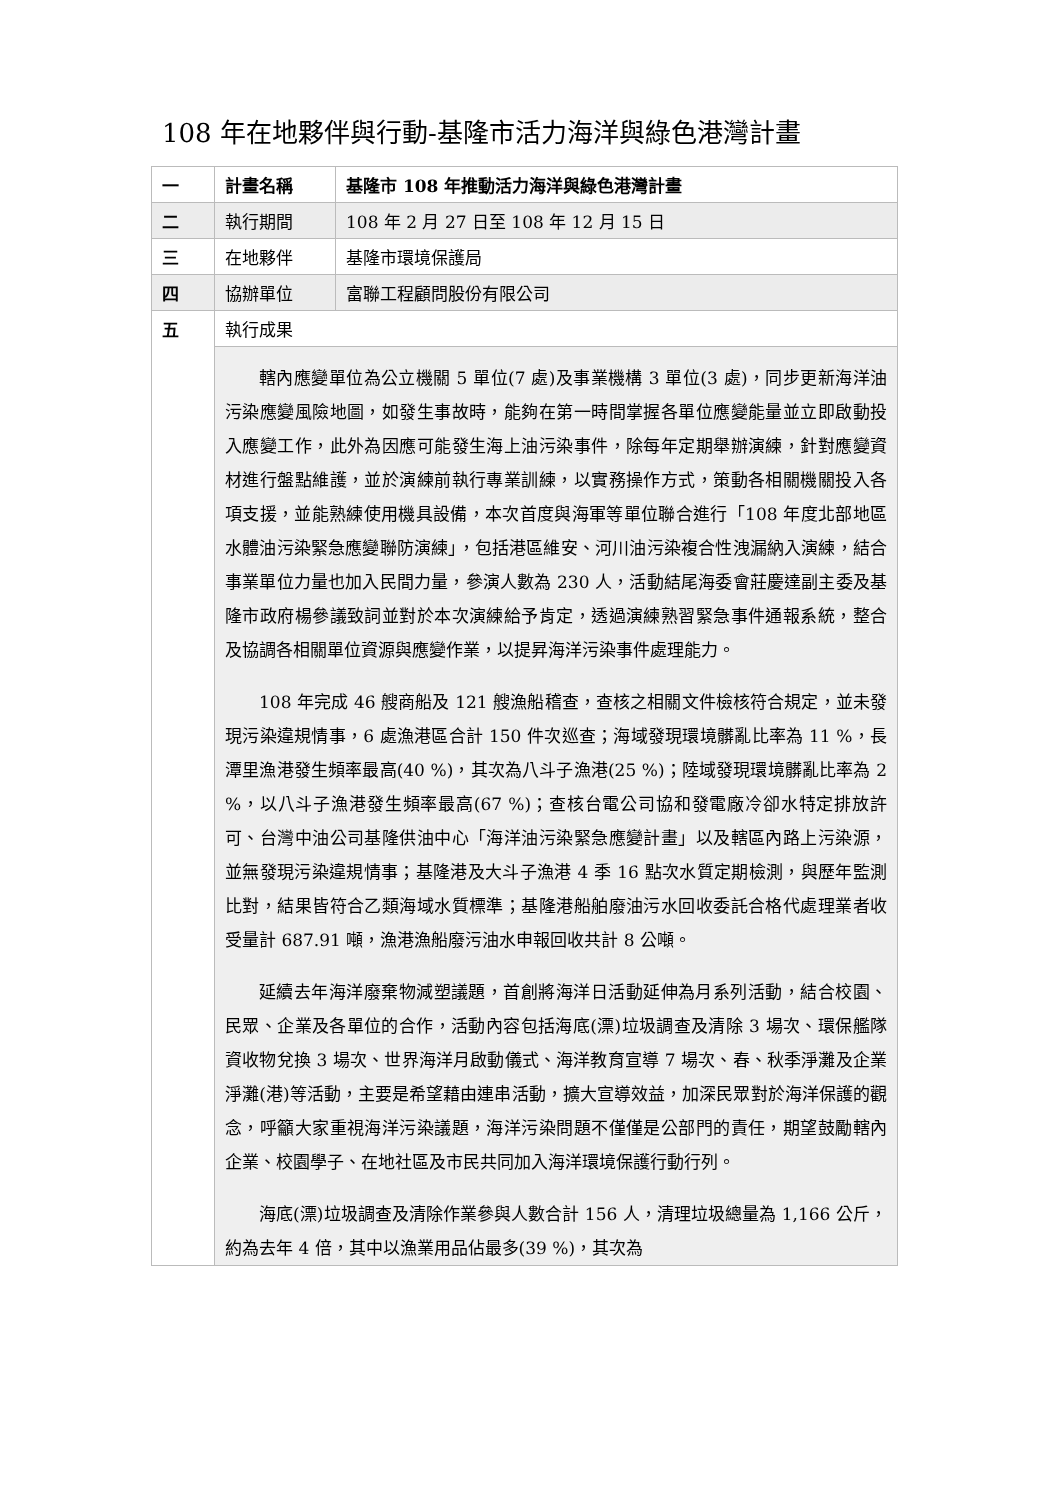108 年在地夥伴與行動-基隆市活力海洋與綠色港灣計畫
| 一 | 計畫名稱 | 基隆市 108 年推動活力海洋與綠色港灣計畫 |
| 二 | 執行期間 | 108 年 2 月 27 日至 108 年 12 月 15 日 |
| 三 | 在地夥伴 | 基隆市環境保護局 |
| 四 | 協辦單位 | 富聯工程顧問股份有限公司 |
| 五 | 執行成果 | |
| | 轄內應變單位為公立機關 5 單位(7 處)及事業機構 3 單位(3 處)，同步更新海洋油污染應變風險地圖，如發生事故時，能夠在第一時間掌握各單位應變能量並立即啟動投入應變工作，此外為因應可能發生海上油污染事件，除每年定期舉辦演練，針對應變資材進行盤點維護，並於演練前執行專業訓練，以實務操作方式，策動各相關機關投入各項支援，並能熟練使用機具設備，本次首度與海軍等單位聯合進行「108 年度北部地區水體油污染緊急應變聯防演練」，包括港區維安、河川油污染複合性洩漏納入演練，結合事業單位力量也加入民間力量，參演人數為 230 人，活動結尾海委會莊慶達副主委及基隆市政府楊參議致詞並對於本次演練給予肯定，透過演練熟習緊急事件通報系統，整合及協調各相關單位資源與應變作業，以提昇海洋污染事件處理能力。 108 年完成 46 艘商船及 121 艘漁船稽查，查核之相關文件檢核符合規定，並未發現污染違規情事，6 處漁港區合計 150 件次巡查；海域發現環境髒亂比率為 11 %，長潭里漁港發生頻率最高(40 %)，其次為八斗子漁港(25 %)；陸域發現環境髒亂比率為 2 %，以八斗子漁港發生頻率最高(67 %)；查核台電公司協和發電廠冷卻水特定排放許可、台灣中油公司基隆供油中心「海洋油污染緊急應變計畫」以及轄區內路上污染源，並無發現污染違規情事；基隆港及大斗子漁港 4 季 16 點次水質定期檢測，與歷年監測比對，結果皆符合乙類海域水質標準；基隆港船舶廢油污水回收委託合格代處理業者收受量計 687.91 噸，漁港漁船廢污油水申報回收共計 8 公噸。 延續去年海洋廢棄物減塑議題，首創將海洋日活動延伸為月系列活動，結合校園、民眾、企業及各單位的合作，活動內容包括海底(漂)垃圾調查及清除 3 場次、環保艦隊資收物兌換 3 場次、世界海洋月啟動儀式、海洋教育宣導 7 場次、春、秋季淨灘及企業淨灘(港)等活動，主要是希望藉由連串活動，擴大宣導效益，加深民眾對於海洋保護的觀念，呼籲大家重視海洋污染議題，海洋污染問題不僅僅是公部門的責任，期望鼓勵轄內企業、校園學子、在地社區及市民共同加入海洋環境保護行動行列。 海底(漂)垃圾調查及清除作業參與人數合計 156 人，清理垃圾總量為 1,166 公斤，約為去年 4 倍，其中以漁業用品佔最多(39 %)，其次為 | |